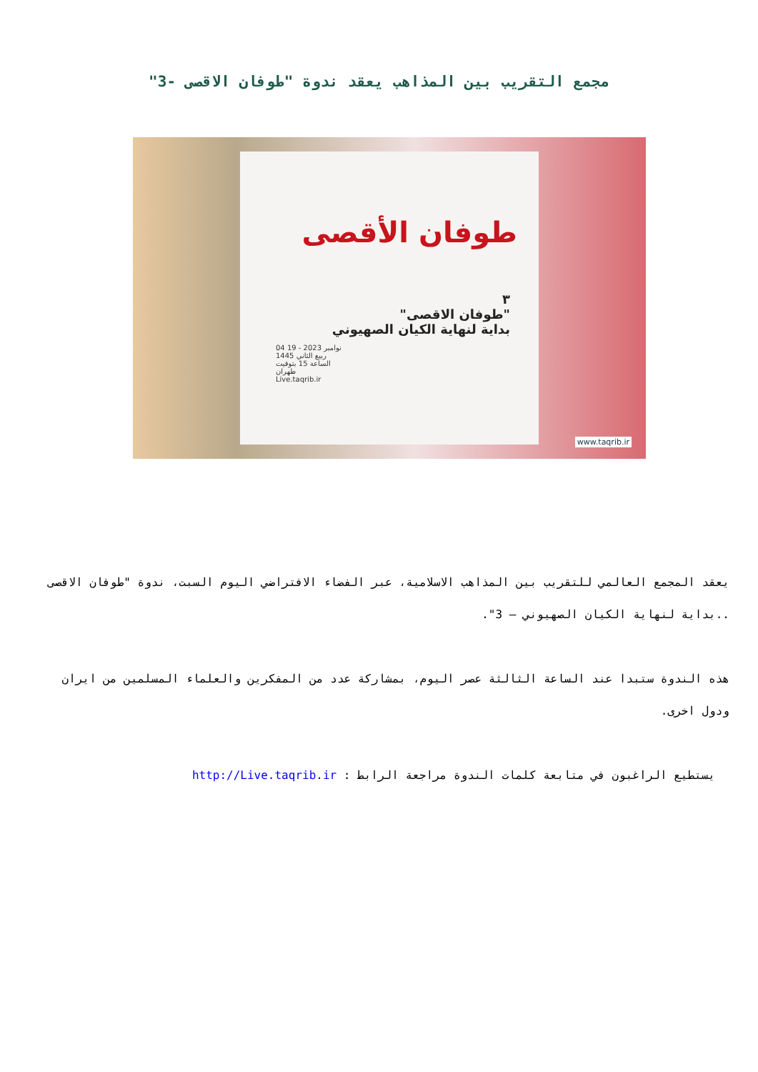مجمع التقريب بين المذاهب يعقد ندوة "طوفان الاقصى -3"
طوفان الأقصى
٣
"طوفان الاقصى"
بداية لنهاية الكيان الصهيوني
04 نوامبر 2023 - 19 ربيع الثاني 1445
الساعة 15 بتوقيت طهران
Live.taqrib.ir
www.taqrib.ir
يعقد المجمع العالمي للتقريب بين المذاهب الاسلامية، عبر الفضاء الافتراضي اليوم السبت، ندوة "طوفان الاقصى ..بداية لنهاية الكيان الصهيوني – 3".
هذه الندوة ستبدا عند الساعة الثالثة عصر اليوم، بمشاركة عدد من المفكرين والعلماء المسلمين من ايران ودول اخرى.
يستطيع الراغبون في متابعة كلمات الندوة مراجعة الرابط : http://Live.taqrib.ir